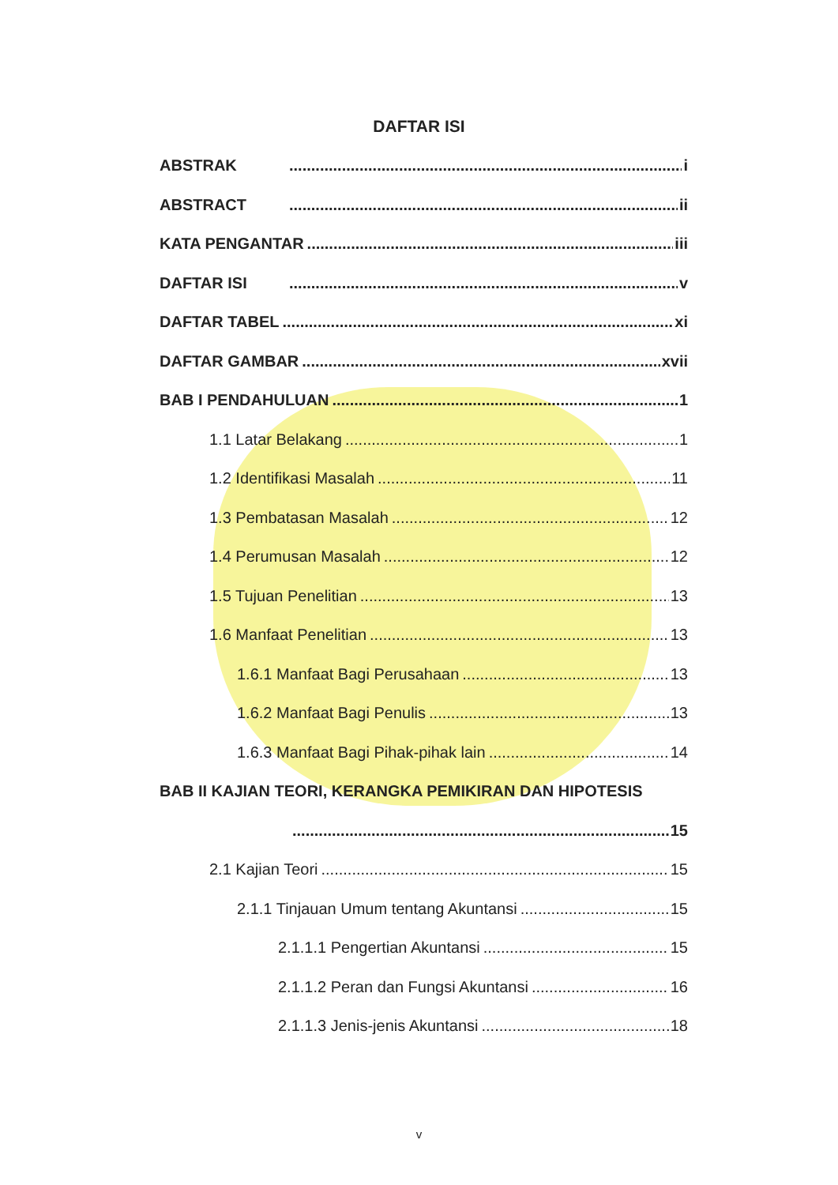DAFTAR ISI
ABSTRAK i
ABSTRACT ii
KATA PENGANTAR iii
DAFTAR ISI v
DAFTAR TABEL xi
DAFTAR GAMBAR xvii
BAB I PENDAHULUAN 1
1.1 Latar Belakang 1
1.2 Identifikasi Masalah 11
1.3 Pembatasan Masalah 12
1.4 Perumusan Masalah 12
1.5 Tujuan Penelitian 13
1.6 Manfaat Penelitian 13
1.6.1 Manfaat Bagi Perusahaan 13
1.6.2 Manfaat Bagi Penulis 13
1.6.3 Manfaat Bagi Pihak-pihak lain 14
BAB II KAJIAN TEORI, KERANGKA PEMIKIRAN DAN HIPOTESIS
15
2.1 Kajian Teori 15
2.1.1 Tinjauan Umum tentang Akuntansi 15
2.1.1.1 Pengertian Akuntansi 15
2.1.1.2 Peran dan Fungsi Akuntansi 16
2.1.1.3 Jenis-jenis Akuntansi 18
v